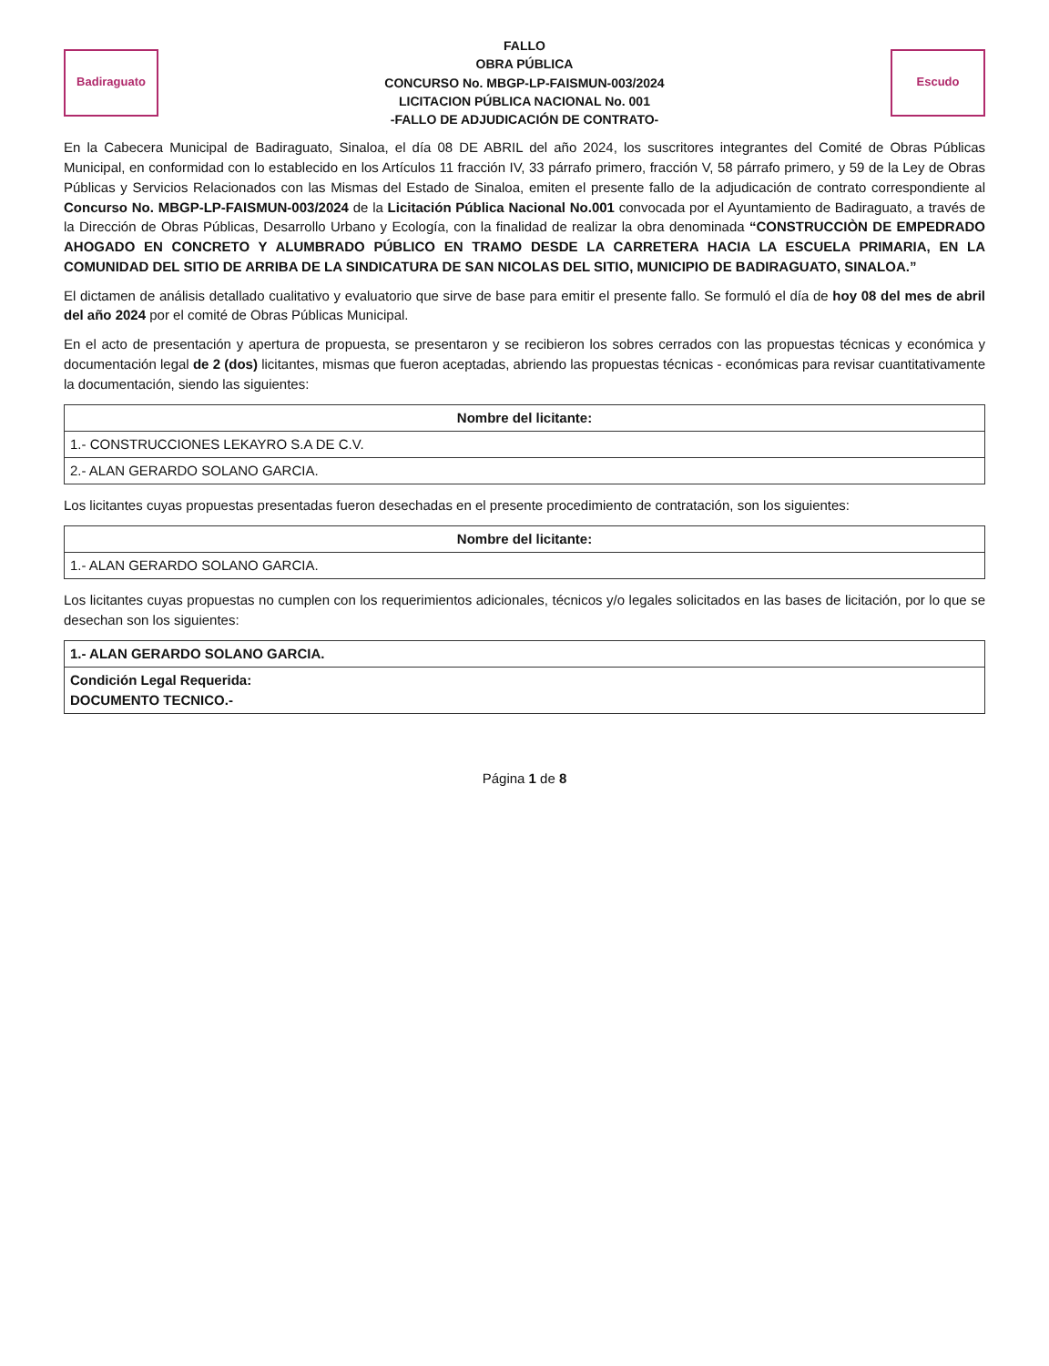Badiraguato
FALLO
OBRA PÚBLICA
CONCURSO No. MBGP-LP-FAISMUN-003/2024
LICITACION PÚBLICA NACIONAL No. 001
-FALLO DE ADJUDICACIÓN DE CONTRATO-
Escudo
En la Cabecera Municipal de Badiraguato, Sinaloa, el día 08 DE ABRIL del año 2024, los suscritores integrantes del Comité de Obras Públicas Municipal, en conformidad con lo establecido en los Artículos 11 fracción IV, 33 párrafo primero, fracción V, 58 párrafo primero, y 59 de la Ley de Obras Públicas y Servicios Relacionados con las Mismas del Estado de Sinaloa, emiten el presente fallo de la adjudicación de contrato correspondiente al Concurso No. MBGP-LP-FAISMUN-003/2024 de la Licitación Pública Nacional No.001 convocada por el Ayuntamiento de Badiraguato, a través de la Dirección de Obras Públicas, Desarrollo Urbano y Ecología, con la finalidad de realizar la obra denominada “CONSTRUCCIÒN DE EMPEDRADO AHOGADO EN CONCRETO Y ALUMBRADO PÚBLICO EN TRAMO DESDE LA CARRETERA HACIA LA ESCUELA PRIMARIA, EN LA COMUNIDAD DEL SITIO DE ARRIBA DE LA SINDICATURA DE SAN NICOLAS DEL SITIO, MUNICIPIO DE BADIRAGUATO, SINALOA.”
El dictamen de análisis detallado cualitativo y evaluatorio que sirve de base para emitir el presente fallo. Se formuló el día de hoy 08 del mes de abril del año 2024 por el comité de Obras Públicas Municipal.
En el acto de presentación y apertura de propuesta, se presentaron y se recibieron los sobres cerrados con las propuestas técnicas y económica y documentación legal de 2 (dos) licitantes, mismas que fueron aceptadas, abriendo las propuestas técnicas - económicas para revisar cuantitativamente la documentación, siendo las siguientes:
| Nombre del licitante: |
| --- |
| 1.- CONSTRUCCIONES LEKAYRO S.A DE C.V. |
| 2.- ALAN GERARDO SOLANO GARCIA. |
Los licitantes cuyas propuestas presentadas fueron desechadas en el presente procedimiento de contratación, son los siguientes:
| Nombre del licitante: |
| --- |
| 1.- ALAN GERARDO SOLANO GARCIA. |
Los licitantes cuyas propuestas no cumplen con los requerimientos adicionales, técnicos y/o legales solicitados en las bases de licitación, por lo que se desechan son los siguientes:
| 1.- ALAN GERARDO SOLANO GARCIA. |
| Condición Legal Requerida: DOCUMENTO TECNICO.- |
Página 1 de 8